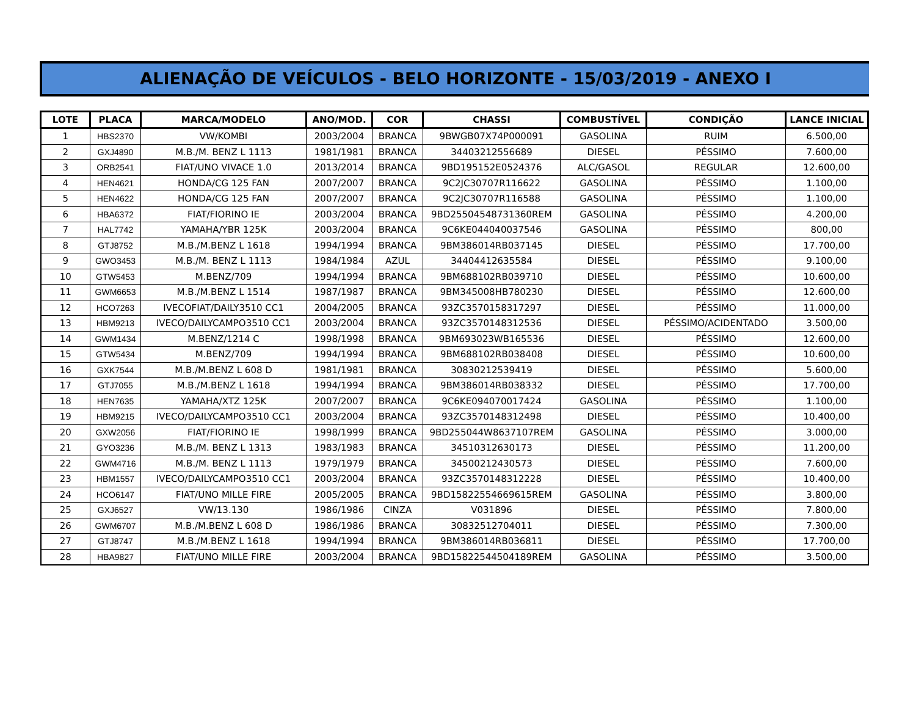ALIENAÇÃO DE VEÍCULOS - BELO HORIZONTE - 15/03/2019 - ANEXO I
| LOTE | PLACA | MARCA/MODELO | ANO/MOD. | COR | CHASSI | COMBUSTÍVEL | CONDIÇÃO | LANCE INICIAL |
| --- | --- | --- | --- | --- | --- | --- | --- | --- |
| 1 | HBS2370 | VW/KOMBI | 2003/2004 | BRANCA | 9BWGB07X74P000091 | GASOLINA | RUIM | 6.500,00 |
| 2 | GXJ4890 | M.B./M. BENZ L 1113 | 1981/1981 | BRANCA | 34403212556689 | DIESEL | PÉSSIMO | 7.600,00 |
| 3 | ORB2541 | FIAT/UNO VIVACE 1.0 | 2013/2014 | BRANCA | 9BD195152E0524376 | ALC/GASOL | REGULAR | 12.600,00 |
| 4 | HEN4621 | HONDA/CG 125 FAN | 2007/2007 | BRANCA | 9C2JC30707R116622 | GASOLINA | PÉSSIMO | 1.100,00 |
| 5 | HEN4622 | HONDA/CG 125 FAN | 2007/2007 | BRANCA | 9C2JC30707R116588 | GASOLINA | PÉSSIMO | 1.100,00 |
| 6 | HBA6372 | FIAT/FIORINO IE | 2003/2004 | BRANCA | 9BD25504548731360REM | GASOLINA | PÉSSIMO | 4.200,00 |
| 7 | HAL7742 | YAMAHA/YBR 125K | 2003/2004 | BRANCA | 9C6KE044040037546 | GASOLINA | PÉSSIMO | 800,00 |
| 8 | GTJ8752 | M.B./M.BENZ L 1618 | 1994/1994 | BRANCA | 9BM386014RB037145 | DIESEL | PÉSSIMO | 17.700,00 |
| 9 | GWO3453 | M.B./M. BENZ L 1113 | 1984/1984 | AZUL | 34404412635584 | DIESEL | PÉSSIMO | 9.100,00 |
| 10 | GTW5453 | M.BENZ/709 | 1994/1994 | BRANCA | 9BM688102RB039710 | DIESEL | PÉSSIMO | 10.600,00 |
| 11 | GWM6653 | M.B./M.BENZ L 1514 | 1987/1987 | BRANCA | 9BM345008HB780230 | DIESEL | PÉSSIMO | 12.600,00 |
| 12 | HCO7263 | IVECOFIAT/DAILY3510 CC1 | 2004/2005 | BRANCA | 93ZC3570158317297 | DIESEL | PÉSSIMO | 11.000,00 |
| 13 | HBM9213 | IVECO/DAILYCAMPO3510 CC1 | 2003/2004 | BRANCA | 93ZC3570148312536 | DIESEL | PÉSSIMO/ACIDENTADO | 3.500,00 |
| 14 | GWM1434 | M.BENZ/1214 C | 1998/1998 | BRANCA | 9BM693023WB165536 | DIESEL | PÉSSIMO | 12.600,00 |
| 15 | GTW5434 | M.BENZ/709 | 1994/1994 | BRANCA | 9BM688102RB038408 | DIESEL | PÉSSIMO | 10.600,00 |
| 16 | GXK7544 | M.B./M.BENZ L 608 D | 1981/1981 | BRANCA | 30830212539419 | DIESEL | PÉSSIMO | 5.600,00 |
| 17 | GTJ7055 | M.B./M.BENZ L 1618 | 1994/1994 | BRANCA | 9BM386014RB038332 | DIESEL | PÉSSIMO | 17.700,00 |
| 18 | HEN7635 | YAMAHA/XTZ 125K | 2007/2007 | BRANCA | 9C6KE094070017424 | GASOLINA | PÉSSIMO | 1.100,00 |
| 19 | HBM9215 | IVECO/DAILYCAMPO3510 CC1 | 2003/2004 | BRANCA | 93ZC3570148312498 | DIESEL | PÉSSIMO | 10.400,00 |
| 20 | GXW2056 | FIAT/FIORINO IE | 1998/1999 | BRANCA | 9BD255044W8637107REM | GASOLINA | PÉSSIMO | 3.000,00 |
| 21 | GYO3236 | M.B./M. BENZ L 1313 | 1983/1983 | BRANCA | 34510312630173 | DIESEL | PÉSSIMO | 11.200,00 |
| 22 | GWM4716 | M.B./M. BENZ L 1113 | 1979/1979 | BRANCA | 34500212430573 | DIESEL | PÉSSIMO | 7.600,00 |
| 23 | HBM1557 | IVECO/DAILYCAMPO3510 CC1 | 2003/2004 | BRANCA | 93ZC3570148312228 | DIESEL | PÉSSIMO | 10.400,00 |
| 24 | HCO6147 | FIAT/UNO MILLE FIRE | 2005/2005 | BRANCA | 9BD15822554669615REM | GASOLINA | PÉSSIMO | 3.800,00 |
| 25 | GXJ6527 | VW/13.130 | 1986/1986 | CINZA | V031896 | DIESEL | PÉSSIMO | 7.800,00 |
| 26 | GWM6707 | M.B./M.BENZ L 608 D | 1986/1986 | BRANCA | 30832512704011 | DIESEL | PÉSSIMO | 7.300,00 |
| 27 | GTJ8747 | M.B./M.BENZ L 1618 | 1994/1994 | BRANCA | 9BM386014RB036811 | DIESEL | PÉSSIMO | 17.700,00 |
| 28 | HBA9827 | FIAT/UNO MILLE FIRE | 2003/2004 | BRANCA | 9BD15822544504189REM | GASOLINA | PÉSSIMO | 3.500,00 |